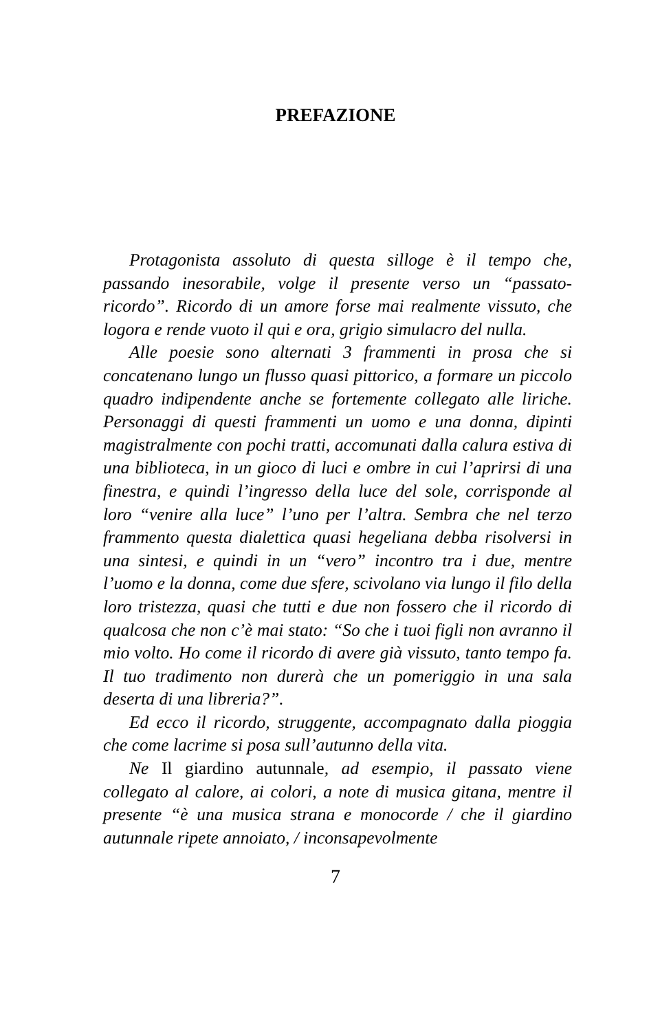PREFAZIONE
Protagonista assoluto di questa silloge è il tempo che, passando inesorabile, volge il presente verso un “passato-ricordo”. Ricordo di un amore forse mai realmente vissuto, che logora e rende vuoto il qui e ora, grigio simulacro del nulla.
Alle poesie sono alternati 3 frammenti in prosa che si concatenano lungo un flusso quasi pittorico, a formare un piccolo quadro indipendente anche se fortemente collegato alle liriche. Personaggi di questi frammenti un uomo e una donna, dipinti magistralmente con pochi tratti, accomunati dalla calura estiva di una biblioteca, in un gioco di luci e ombre in cui l’aprirsi di una finestra, e quindi l’ingresso della luce del sole, corrisponde al loro “venire alla luce” l’uno per l’altra. Sembra che nel terzo frammento questa dialettica quasi hegeliana debba risolversi in una sintesi, e quindi in un “vero” incontro tra i due, mentre l’uomo e la donna, come due sfere, scivolano via lungo il filo della loro tristezza, quasi che tutti e due non fossero che il ricordo di qualcosa che non c’è mai stato: “So che i tuoi figli non avranno il mio volto. Ho come il ricordo di avere già vissuto, tanto tempo fa. Il tuo tradimento non durerà che un pomeriggio in una sala deserta di una libreria?”.
Ed ecco il ricordo, struggente, accompagnato dalla pioggia che come lacrime si posa sull’autunno della vita.
Ne Il giardino autunnale, ad esempio, il passato viene collegato al calore, ai colori, a note di musica gitana, mentre il presente “è una musica strana e monocorde / che il giardino autunnale ripete annoiato, / inconsapevolmente
7